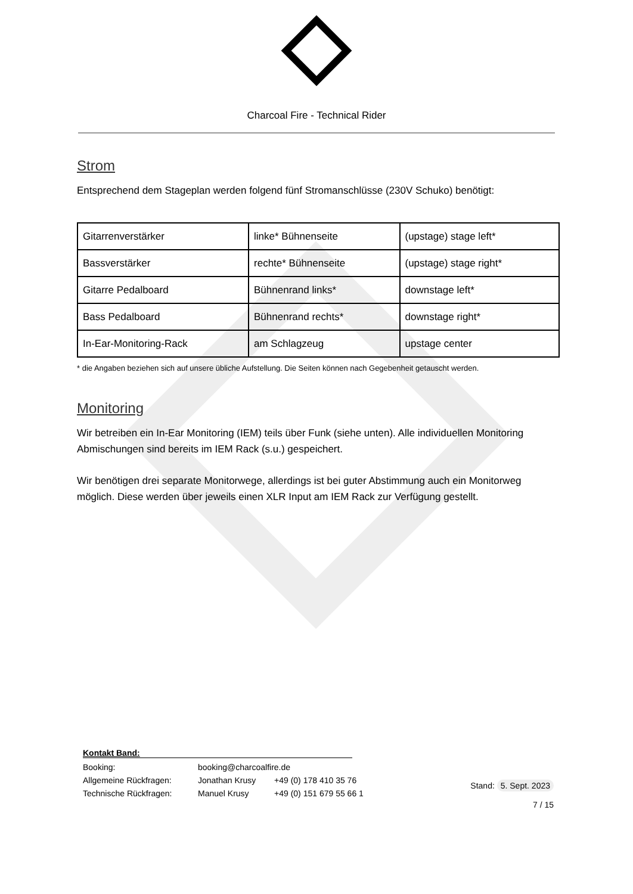Charcoal Fire - Technical Rider
Strom
Entsprechend dem Stageplan werden folgend fünf Stromanschlüsse (230V Schuko) benötigt:
| Gitarrenverstärker | linke* Bühnenseite | (upstage) stage left* |
| Bassverstärker | rechte* Bühnenseite | (upstage) stage right* |
| Gitarre Pedalboard | Bühnenrand links* | downstage left* |
| Bass Pedalboard | Bühnenrand rechts* | downstage right* |
| In-Ear-Monitoring-Rack | am Schlagzeug | upstage center |
* die Angaben beziehen sich auf unsere übliche Aufstellung. Die Seiten können nach Gegebenheit getauscht werden.
Monitoring
Wir betreiben ein In-Ear Monitoring (IEM) teils über Funk (siehe unten). Alle individuellen Monitoring Abmischungen sind bereits im IEM Rack (s.u.) gespeichert.
Wir benötigen drei separate Monitorwege, allerdings ist bei guter Abstimmung auch ein Monitorweg möglich. Diese werden über jeweils einen XLR Input am IEM Rack zur Verfügung gestellt.
Kontakt Band:
| Booking: | booking@charcoalfire.de | |
| Allgemeine Rückfragen: | Jonathan Krusy | +49 (0) 178 410 35 76 |
| Technische Rückfragen: | Manuel Krusy | +49 (0) 151 679 55 66 1 |
Stand: 5. Sept. 2023
7 / 15